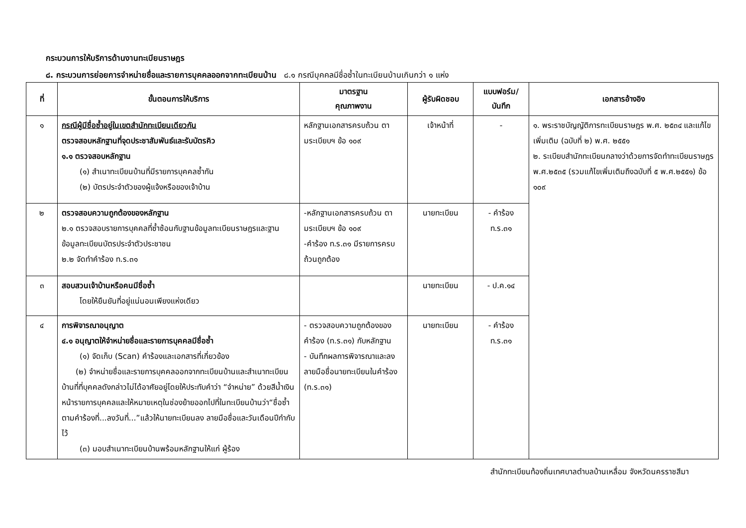กระบวนการให้บริการด้านงานทะเบียนราษฎร
๘. กระบวนการย่อยการจำหน่ายชื่อและรายการบุคคลออกจากทะเบียนบ้าน ๘.๑ กรณีบุคคลมีชื่อซ้ำในทะเบียนบ้านเกินกว่า ๑ แห่ง
| ที่ | ขั้นตอนการให้บริการ | มาตรฐาน คุณภาพงาน | ผู้รับผิดชอบ | แบบฟอร์ม/ บันทึก | เอกสารอ้างอิง |
| --- | --- | --- | --- | --- | --- |
| ๑ | กรณีผู้มีชื่อซ้ำอยู่ในเขตสำนักทะเบียนเดียวกัน ตรวจสอบหลักฐานที่จุดประชาสัมพันธ์และรับบัตรคิว ๑.๑ ตรวจสอบหลักฐาน (๑) สำเนาทะเบียนบ้านที่มีรายการบุคคลซ้ำกัน (๒) บัตรประจำตัวของผู้แจ้งหรือของเจ้าบ้าน | หลักฐานเอกสารครบถ้วน ตามระเบียบฯ ข้อ ๑๐๙ | เจ้าหน้าที่ | - | ๑. พระราชบัญญัติการทะเบียนราษฎร พ.ศ. ๒๕๓๔ และแก้ไขเพิ่มเติม (ฉบับที่ ๒) พ.ศ. ๒๕๕๑ ๒. ระเบียบสำนักทะเบียนกลางว่าด้วยการจัดทำทะเบียนราษฎร พ.ศ.๒๕๓๕ (รวมแก้ไขเพิ่มเติมถึงฉบับที่ ๕ พ.ศ.๒๕๕๑) ข้อ ๑๐๙ |
| ๒ | ตรวจสอบความถูกต้องของหลักฐาน ๒.๑ ตรวจสอบรายการบุคคลที่ซ้ำซ้อนกับฐานข้อมูลทะเบียนราษฎรและฐานข้อมูลทะเบียนบัตรประจำตัวประชาชน ๒.๒ จัดทำคำร้อง ท.ร.๓๑ | -หลักฐานเอกสารครบถ้วน ตามระเบียบฯ ข้อ ๑๐๙ -คำร้อง ท.ร.๓๑ มีรายการครบถ้วนถูกต้อง | นายทะเบียน | - คำร้อง ท.ร.๓๑ | |
| ๓ | สอบสวนเจ้าบ้านหรือคนมีชื่อซ้ำ โดยให้ยืนยันที่อยู่แน่นอนเพียงแห่งเดียว | | นายทะเบียน | - ป.ค.๑๔ | |
| ๔ | การพิจารณาอนุญาต ๔.๑ อนุญาตให้จำหน่ายชื่อและรายการบุคคลมีชื่อซ้ำ (๑) จัดเก็บ (Scan) คำร้องและเอกสารที่เกี่ยวข้อง (๒) จำหน่ายชื่อและรายการบุคคลออกจากทะเบียนบ้านและสำเนาทะเบียนบ้านที่ที่บุคคลดังกล่าวไม่ได้อาศัยอยู่โดยให้ประทับคำว่า “จำหน่าย” ด้วยสีน้ำเงินหน้ารายการบุคคลและให้หมายเหตุในช่องย้ายออกไปที่ในทะเบียนบ้านว่า“ชื่อซ้ำตามคำร้องที่...ลงวันที่...”แล้วให้นายทะเบียนลง ลายมือชื่อและวันเดือนปีกำกับไว้ (๓) มอบสำเนาทะเบียนบ้านพร้อมหลักฐานให้แก่ ผู้ร้อง | - ตรวจสอบความถูกต้องของคำร้อง (ท.ร.๓๑) กับหลักฐาน - บันทึกผลการพิจารณาและลงลายมือชื่อนายทะเบียนในคำร้อง (ท.ร.๓๑) | นายทะเบียน | - คำร้อง ท.ร.๓๑ | |
สำนักทะเบียนท้องถิ่นเทศบาลตำบลบ้านเหลื่อม จังหวัดนครราชสีมา